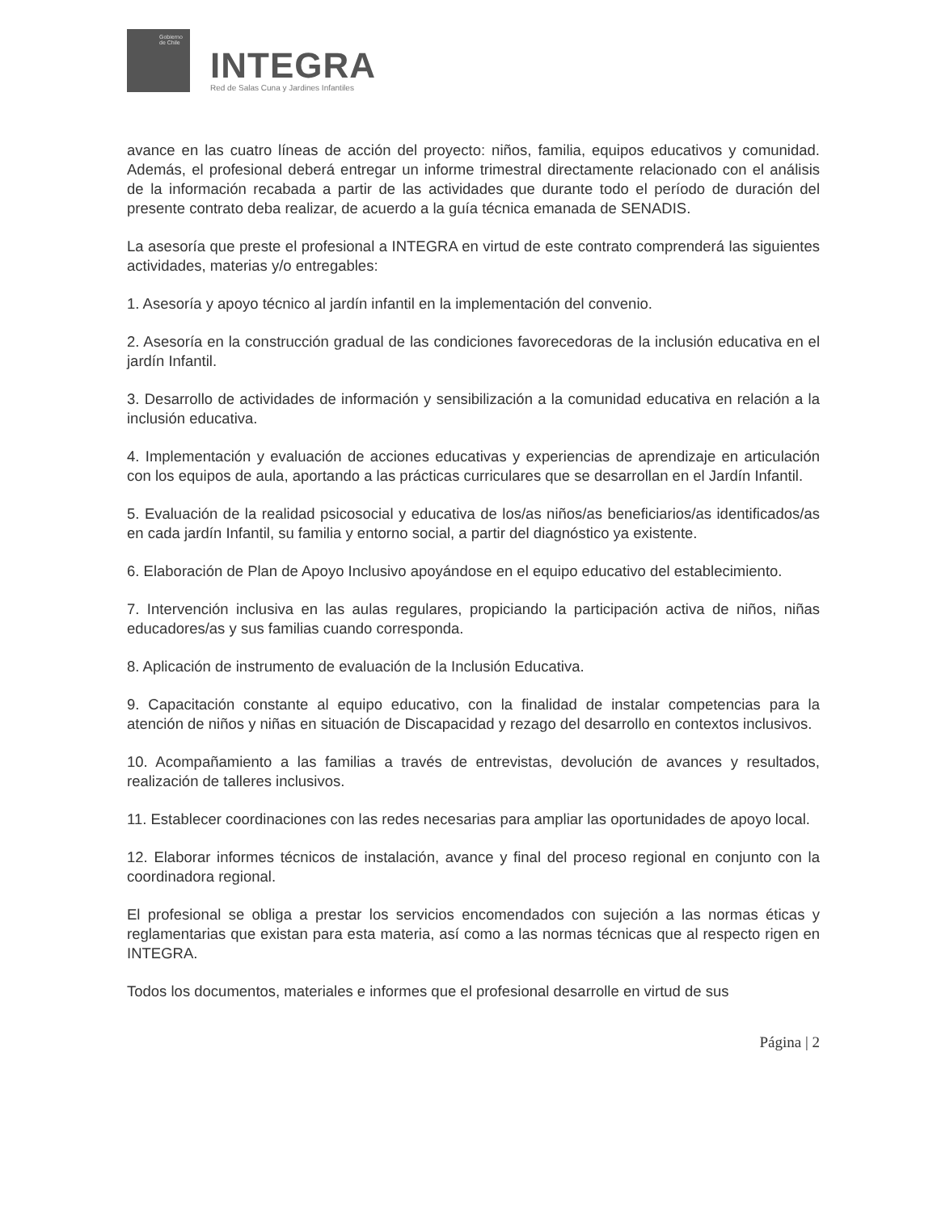Gobierno de Chile
INTEGRA
Red de Salas Cuna y Jardines Infantiles
avance en las cuatro líneas de acción del proyecto: niños, familia, equipos educativos y comunidad. Además, el profesional deberá entregar un informe trimestral directamente relacionado con el análisis de la información recabada a partir de las actividades que durante todo el período de duración del presente contrato deba realizar, de acuerdo a la guía técnica emanada de SENADIS.
La asesoría que preste el profesional a INTEGRA en virtud de este contrato comprenderá las siguientes actividades, materias y/o entregables:
1. Asesoría y apoyo técnico al jardín infantil en la implementación del convenio.
2. Asesoría en la construcción gradual de las condiciones favorecedoras de la inclusión educativa en el jardín Infantil.
3. Desarrollo de actividades de información y sensibilización a la comunidad educativa en relación a la inclusión educativa.
4. Implementación y evaluación de acciones educativas y experiencias de aprendizaje en articulación con los equipos de aula, aportando a las prácticas curriculares que se desarrollan en el Jardín Infantil.
5. Evaluación de la realidad psicosocial y educativa de los/as niños/as beneficiarios/as identificados/as en cada jardín Infantil, su familia y entorno social, a partir del diagnóstico ya existente.
6. Elaboración de Plan de Apoyo Inclusivo apoyándose en el equipo educativo del establecimiento.
7. Intervención inclusiva en las aulas regulares, propiciando la participación activa de niños, niñas educadores/as y sus familias cuando corresponda.
8. Aplicación de instrumento de evaluación de la Inclusión Educativa.
9. Capacitación constante al equipo educativo, con la finalidad de instalar competencias para la atención de niños y niñas en situación de Discapacidad y rezago del desarrollo en contextos inclusivos.
10. Acompañamiento a las familias a través de entrevistas, devolución de avances y resultados, realización de talleres inclusivos.
11. Establecer coordinaciones con las redes necesarias para ampliar las oportunidades de apoyo local.
12. Elaborar informes técnicos de instalación, avance y final del proceso regional en conjunto con la coordinadora regional.
El profesional se obliga a prestar los servicios encomendados con sujeción a las normas éticas y reglamentarias que existan para esta materia, así como a las normas técnicas que al respecto rigen en INTEGRA.
Todos los documentos, materiales e informes que el profesional desarrolle en virtud de sus
Página | 2